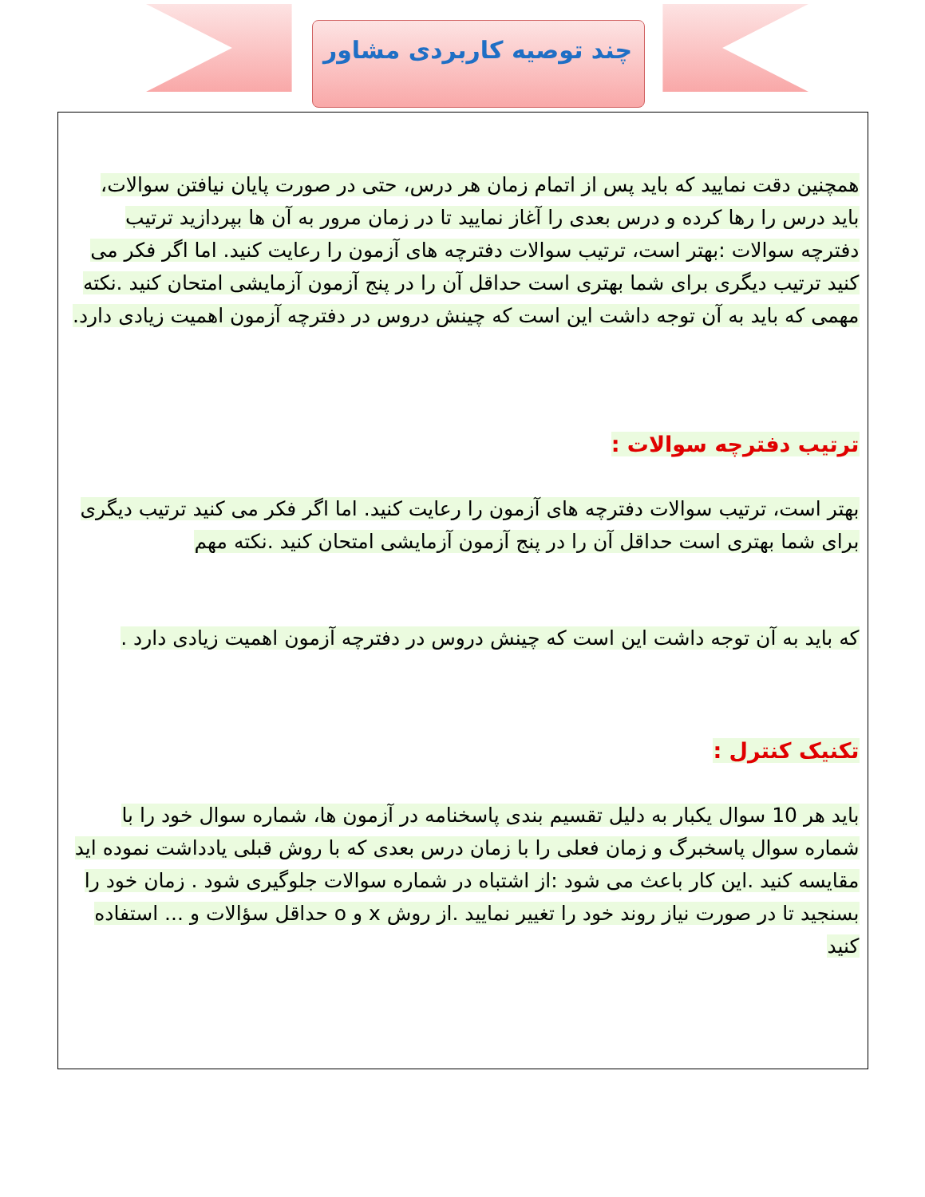چند توصیه کاربردی مشاور
همچنین دقت نمایید که باید پس از اتمام زمان هر درس، حتی در صورت پایان نیافتن سوالات، باید درس را رها کرده و درس بعدی را آغاز نمایید تا در زمان مرور به آن ها بپردازید ترتیب دفترچه سوالات :بهتر است، ترتیب سوالات دفترچه های آزمون را رعایت کنید. اما اگر فکر می کنید ترتیب دیگری برای شما بهتری است حداقل آن را در پنج آزمون آزمایشی امتحان کنید .نکته مهمی که باید به آن توجه داشت این است که چینش دروس در دفترچه آزمون اهمیت زیادی دارد.
ترتیب دفترچه سوالات :
بهتر است، ترتیب سوالات دفترچه های آزمون را رعایت کنید. اما اگر فکر می کنید ترتیب دیگری برای شما بهتری است حداقل آن را در پنج آزمون آزمایشی امتحان کنید .نکته مهم
که باید به آن توجه داشت این است که چینش دروس در دفترچه آزمون اهمیت زیادی دارد .
تکنیک کنترل :
باید هر 10 سوال یکبار به دلیل تقسیم بندی پاسخنامه در آزمون ها، شماره سوال خود را با شماره سوال پاسخبرگ و زمان فعلی را با زمان درس بعدی که با روش قبلی یادداشت نموده اید مقایسه کنید .این کار باعث می شود :از اشتباه در شماره سوالات جلوگیری شود . زمان خود را بسنجید تا در صورت نیاز روند خود را تغییر نمایید .از روش x و o حداقل سؤالات و ... استفاده کنید